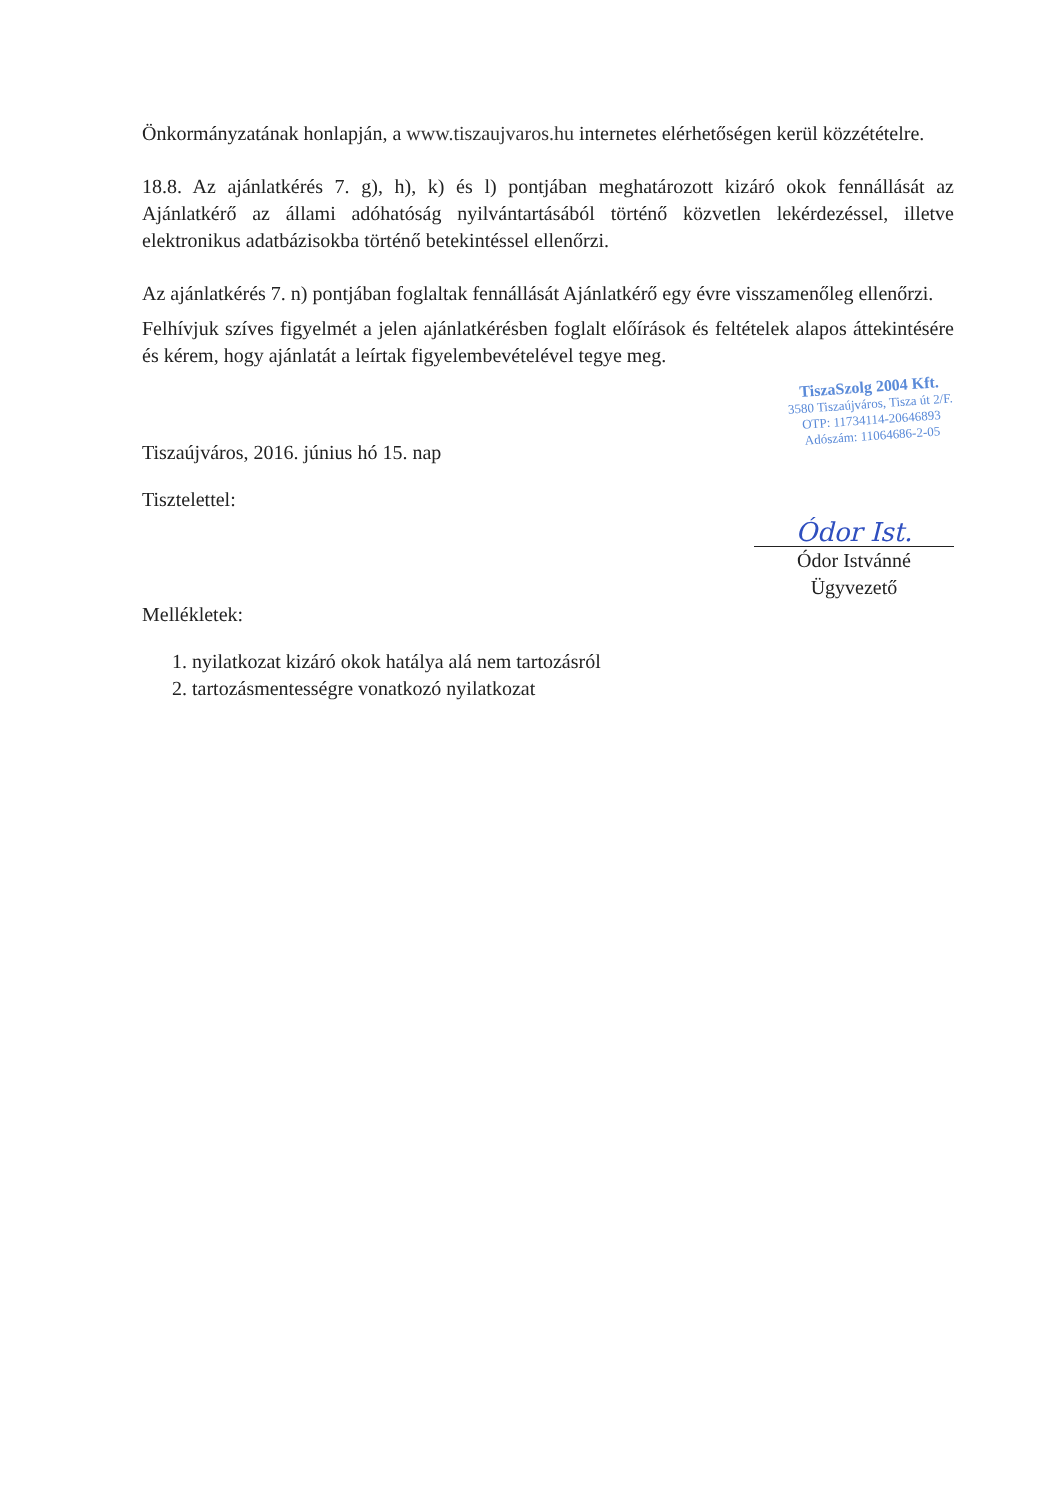Önkormányzatának honlapján, a www.tiszaujvaros.hu internetes elérhetőségen kerül közzétételre.
18.8. Az ajánlatkérés 7. g), h), k) és l) pontjában meghatározott kizáró okok fennállását az Ajánlatkérő az állami adóhatóság nyilvántartásából történő közvetlen lekérdezéssel, illetve elektronikus adatbázisokba történő betekintéssel ellenőrzi.
Az ajánlatkérés 7. n) pontjában foglaltak fennállását Ajánlatkérő egy évre visszamenőleg ellenőrzi.
Felhívjuk szíves figyelmét a jelen ajánlatkérésben foglalt előírások és feltételek alapos áttekintésére és kérem, hogy ajánlatát a leírtak figyelembevételével tegye meg.
Tiszaújváros, 2016. június hó 15. nap
TiszaSzolg 2004 Kft.
3580 Tiszaújváros, Tisza út 2/F.
OTP: 11734114-20646893
Adószám: 11064686-2-05
Tisztelettel:
Ódor Ist.
Ódor Istvánné
Ügyvezető
Mellékletek:
1. nyilatkozat kizáró okok hatálya alá nem tartozásról
2. tartozásmentességre vonatkozó nyilatkozat